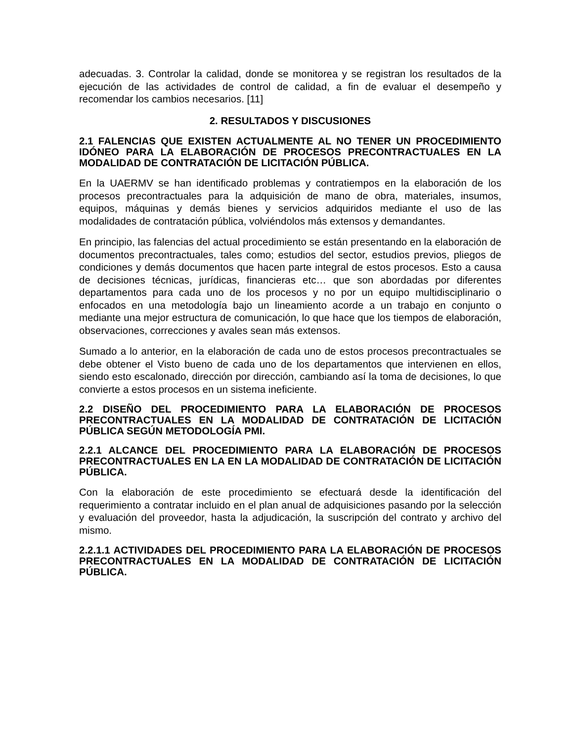adecuadas. 3. Controlar la calidad, donde se monitorea y se registran los resultados de la ejecución de las actividades de control de calidad, a fin de evaluar el desempeño y recomendar los cambios necesarios. [11]
2. RESULTADOS Y DISCUSIONES
2.1 FALENCIAS QUE EXISTEN ACTUALMENTE AL NO TENER UN PROCEDIMIENTO IDÓNEO PARA LA ELABORACIÓN DE PROCESOS PRECONTRACTUALES EN LA MODALIDAD DE CONTRATACIÓN DE LICITACIÓN PÚBLICA.
En la UAERMV se han identificado problemas y contratiempos en la elaboración de los procesos precontractuales para la adquisición de mano de obra, materiales, insumos, equipos, máquinas y demás bienes y servicios adquiridos mediante el uso de las modalidades de contratación pública, volviéndolos más extensos y demandantes.
En principio, las falencias del actual procedimiento se están presentando en la elaboración de documentos precontractuales, tales como; estudios del sector, estudios previos, pliegos de condiciones y demás documentos que hacen parte integral de estos procesos. Esto a causa de decisiones técnicas, jurídicas, financieras etc… que son abordadas por diferentes departamentos para cada uno de los procesos y no por un equipo multidisciplinario o enfocados en una metodología bajo un lineamiento acorde a un trabajo en conjunto o mediante una mejor estructura de comunicación, lo que hace que los tiempos de elaboración, observaciones, correcciones y avales sean más extensos.
Sumado a lo anterior, en la elaboración de cada uno de estos procesos precontractuales se debe obtener el Visto bueno de cada uno de los departamentos que intervienen en ellos, siendo esto escalonado, dirección por dirección, cambiando así la toma de decisiones, lo que convierte a estos procesos en un sistema ineficiente.
2.2 DISEÑO DEL PROCEDIMIENTO PARA LA ELABORACIÓN DE PROCESOS PRECONTRACTUALES EN LA MODALIDAD DE CONTRATACIÓN DE LICITACIÓN PÚBLICA SEGÚN METODOLOGÍA PMI.
2.2.1 ALCANCE DEL PROCEDIMIENTO PARA LA ELABORACIÓN DE PROCESOS PRECONTRACTUALES EN LA EN LA MODALIDAD DE CONTRATACIÓN DE LICITACIÓN PÚBLICA.
Con la elaboración de este procedimiento se efectuará desde la identificación del requerimiento a contratar incluido en el plan anual de adquisiciones pasando por la selección y evaluación del proveedor, hasta la adjudicación, la suscripción del contrato y archivo del mismo.
2.2.1.1 ACTIVIDADES DEL PROCEDIMIENTO PARA LA ELABORACIÓN DE PROCESOS PRECONTRACTUALES EN LA MODALIDAD DE CONTRATACIÓN DE LICITACIÓN PÚBLICA.